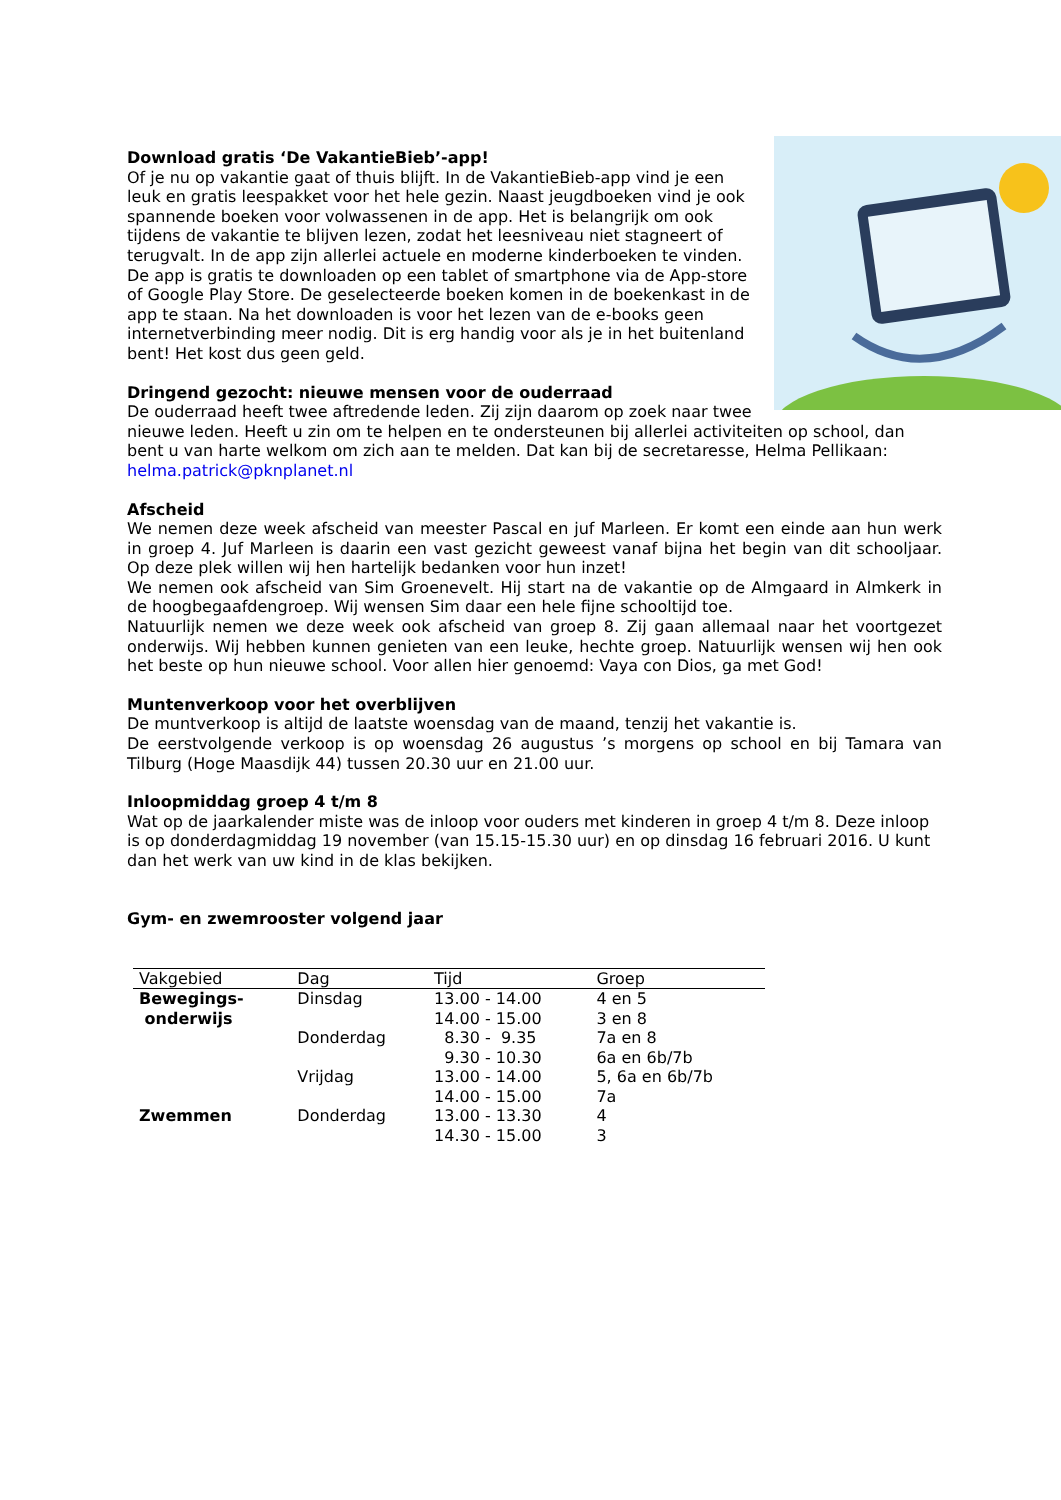Download gratis ‘De VakantieBieb’-app!
Of je nu op vakantie gaat of thuis blijft. In de VakantieBieb-app vind je een leuk en gratis leespakket voor het hele gezin. Naast jeugdboeken vind je ook spannende boeken voor volwassenen in de app. Het is belangrijk om ook tijdens de vakantie te blijven lezen, zodat het leesniveau niet stagneert of terugvalt. In de app zijn allerlei actuele en moderne kinderboeken te vinden. De app is gratis te downloaden op een tablet of smartphone via de App-store of Google Play Store. De geselecteerde boeken komen in de boekenkast in de app te staan. Na het downloaden is voor het lezen van de e-books geen internetverbinding meer nodig. Dit is erg handig voor als je in het buitenland bent! Het kost dus geen geld.
Dringend gezocht: nieuwe mensen voor de ouderraad
De ouderraad heeft twee aftredende leden. Zij zijn daarom op zoek naar twee nieuwe leden. Heeft u zin om te helpen en te ondersteunen bij allerlei activiteiten op school, dan bent u van harte welkom om zich aan te melden. Dat kan bij de secretaresse, Helma Pellikaan: helma.patrick@pknplanet.nl
Afscheid
We nemen deze week afscheid van meester Pascal en juf Marleen. Er komt een einde aan hun werk in groep 4. Juf Marleen is daarin een vast gezicht geweest vanaf bijna het begin van dit schooljaar. Op deze plek willen wij hen hartelijk bedanken voor hun inzet!
We nemen ook afscheid van Sim Groenevelt. Hij start na de vakantie op de Almgaard in Almkerk in de hoogbegaafdengroep. Wij wensen Sim daar een hele fijne schooltijd toe.
Natuurlijk nemen we deze week ook afscheid van groep 8. Zij gaan allemaal naar het voortgezet onderwijs. Wij hebben kunnen genieten van een leuke, hechte groep. Natuurlijk wensen wij hen ook het beste op hun nieuwe school. Voor allen hier genoemd: Vaya con Dios, ga met God!
Muntenverkoop voor het overblijven
De muntverkoop is altijd de laatste woensdag van de maand, tenzij het vakantie is.
De eerstvolgende verkoop is op woensdag 26 augustus ’s morgens op school en bij Tamara van Tilburg (Hoge Maasdijk 44) tussen 20.30 uur en 21.00 uur.
Inloopmiddag groep 4 t/m 8
Wat op de jaarkalender miste was de inloop voor ouders met kinderen in groep 4 t/m 8. Deze inloop is op donderdagmiddag 19 november (van 15.15-15.30 uur) en op dinsdag 16 februari 2016. U kunt dan het werk van uw kind in de klas bekijken.
Gym- en zwemrooster volgend jaar
| Vakgebied | Dag | Tijd | Groep |
| --- | --- | --- | --- |
| Bewegings- onderwijs | Dinsdag | 13.00 - 14.00 | 4 en 5 |
| | | 14.00 - 15.00 | 3 en 8 |
| | Donderdag | 8.30 - 9.35 | 7a en 8 |
| | | 9.30 - 10.30 | 6a en 6b/7b |
| | Vrijdag | 13.00 - 14.00 | 5, 6a en 6b/7b |
| | | 14.00 - 15.00 | 7a |
| Zwemmen | Donderdag | 13.00 - 13.30 | 4 |
| | | 14.30 - 15.00 | 3 |